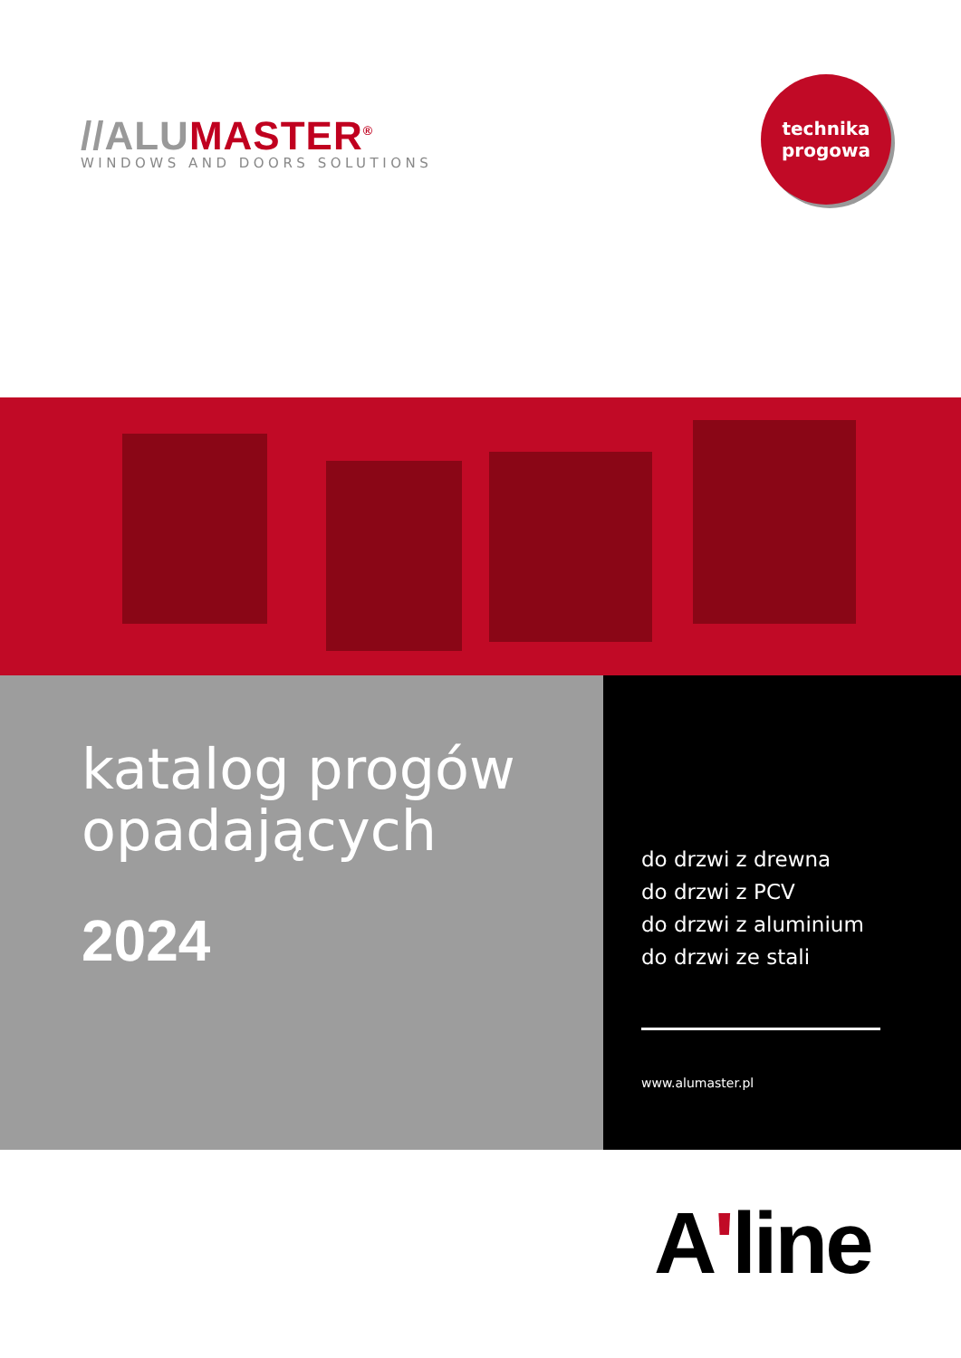//ALUMASTER<sup>®</sup>
WINDOWS AND DOORS SOLUTIONS
technika
progowa
katalog progów
opadających
2024
do drzwi z drewna
do drzwi z PCV
do drzwi z aluminium
do drzwi ze stali
www.alumaster.pl
A'line